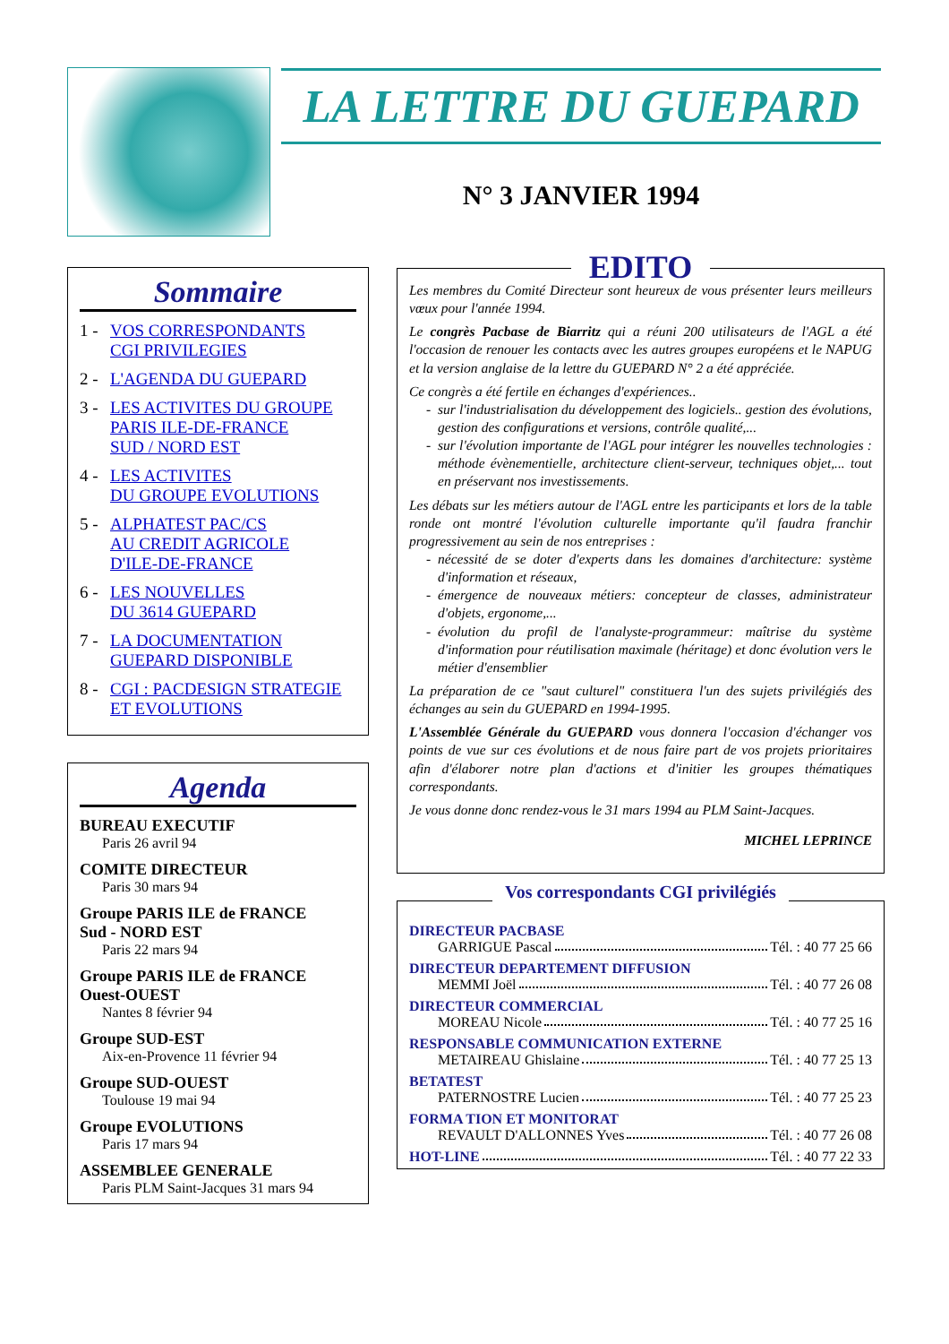LA LETTRE DU GUEPARD
N° 3 JANVIER 1994
Sommaire
1 - VOS CORRESPONDANTS
CGI PRIVILEGIES
2 - L'AGENDA DU GUEPARD
3 - LES ACTIVITES DU GROUPE
PARIS ILE-DE-FRANCE
SUD / NORD EST
4 - LES ACTIVITES
DU GROUPE EVOLUTIONS
5 - ALPHATEST PAC/CS
AU CREDIT AGRICOLE
D'ILE-DE-FRANCE
6 - LES NOUVELLES
DU 3614 GUEPARD
7 - LA DOCUMENTATION
GUEPARD DISPONIBLE
8 - CGI : PACDESIGN STRATEGIE
ET EVOLUTIONS
Agenda
BUREAU EXECUTIF
Paris 26 avril 94
COMITE DIRECTEUR
Paris 30 mars 94
Groupe PARIS ILE de FRANCE
Sud - NORD EST
Paris 22 mars 94
Groupe PARIS ILE de FRANCE
Ouest-OUEST
Nantes 8 février 94
Groupe SUD-EST
Aix-en-Provence 11 février 94
Groupe SUD-OUEST
Toulouse 19 mai 94
Groupe EVOLUTIONS
Paris 17 mars 94
ASSEMBLEE GENERALE
Paris PLM Saint-Jacques 31 mars 94
EDITO
Les membres du Comité Directeur sont heureux de vous présenter leurs meilleurs vœux pour l'année 1994.
Le congrès Pacbase de Biarritz qui a réuni 200 utilisateurs de l'AGL a été l'occasion de renouer les contacts avec les autres groupes européens et le NAPUG et la version anglaise de la lettre du GUEPARD N° 2 a été appréciée.
Ce congrès a été fertile en échanges d'expériences..
sur l'industrialisation du développement des logiciels.. gestion des évolutions, gestion des configurations et versions, contrôle qualité,...
sur l'évolution importante de l'AGL pour intégrer les nouvelles technologies : méthode évènementielle, architecture client-serveur, techniques objet,... tout en préservant nos investissements.
Les débats sur les métiers autour de l'AGL entre les participants et lors de la table ronde ont montré l'évolution culturelle importante qu'il faudra franchir progressivement au sein de nos entreprises :
nécessité de se doter d'experts dans les domaines d'architecture: système d'information et réseaux,
émergence de nouveaux métiers: concepteur de classes, administrateur d'objets, ergonome,...
évolution du profil de l'analyste-programmeur: maîtrise du système d'information pour réutilisation maximale (héritage) et donc évolution vers le métier d'ensemblier
La préparation de ce "saut culturel" constituera l'un des sujets privilégiés des échanges au sein du GUEPARD en 1994-1995.
L'Assemblée Générale du GUEPARD vous donnera l'occasion d'échanger vos points de vue sur ces évolutions et de nous faire part de vos projets prioritaires afin d'élaborer notre plan d'actions et d'initier les groupes thématiques correspondants.
Je vous donne donc rendez-vous le 31 mars 1994 au PLM Saint-Jacques.
MICHEL LEPRINCE
Vos correspondants CGI privilégiés
DIRECTEUR PACBASE
GARRIGUE Pascal Tél. : 40 77 25 66
DIRECTEUR DEPARTEMENT DIFFUSION
MEMMI Joël Tél. : 40 77 26 08
DIRECTEUR COMMERCIAL
MOREAU Nicole Tél. : 40 77 25 16
RESPONSABLE COMMUNICATION EXTERNE
METAIREAU Ghislaine Tél. : 40 77 25 13
BETATEST
PATERNOSTRE Lucien Tél. : 40 77 25 23
FORMA TION ET MONITORAT
REVAULT D'ALLONNES Yves Tél. : 40 77 26 08
HOT-LINE Tél. : 40 77 22 33